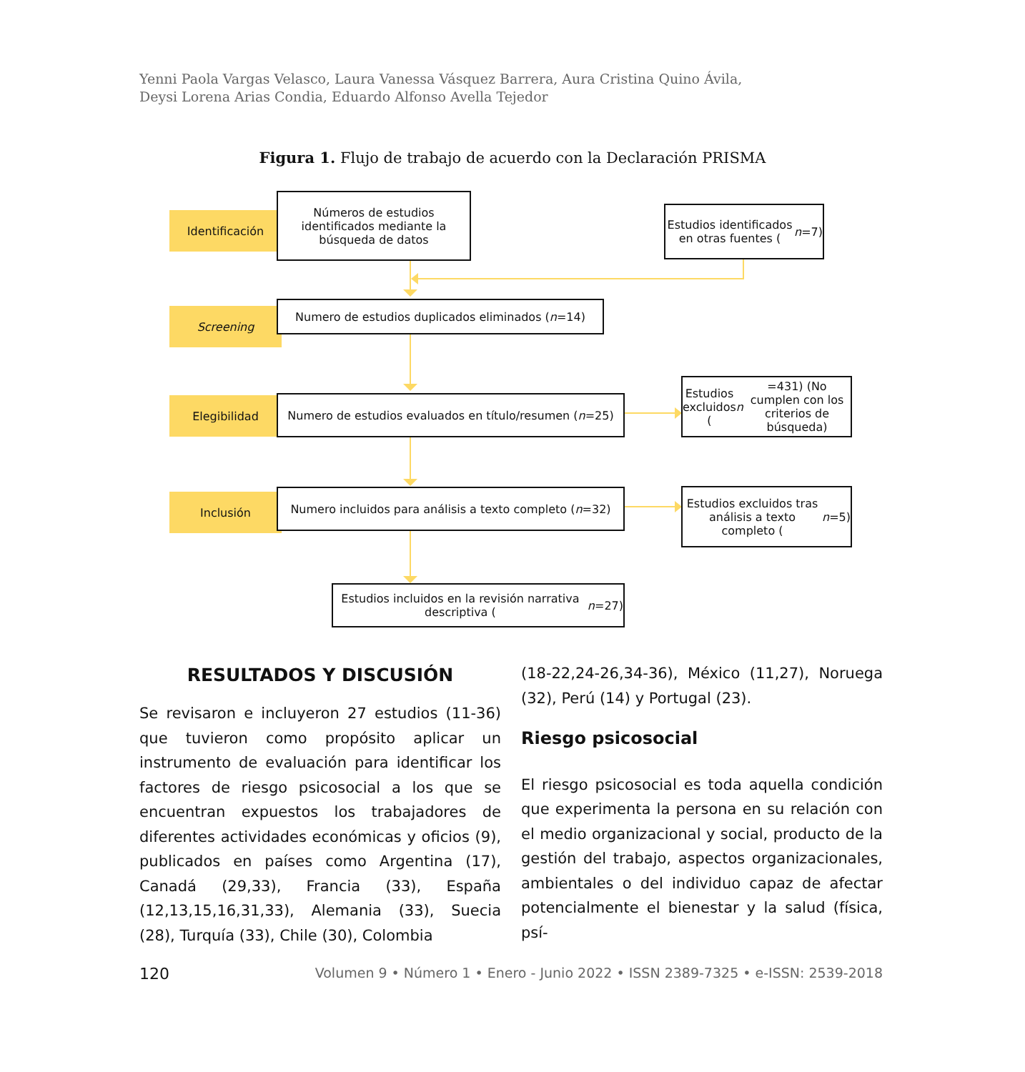Yenni Paola Vargas Velasco, Laura Vanessa Vásquez Barrera, Aura Cristina Quino Ávila,
Deysi Lorena Arias Condia, Eduardo Alfonso Avella Tejedor
Figura 1. Flujo de trabajo de acuerdo con la Declaración PRISMA
Identificación
Screening
Elegibilidad
Inclusión
Números de estudios identificados mediante la búsqueda de datos
Estudios identificados en otras fuentes (n =7)
Numero de estudios duplicados eliminados (n =14)
Numero de estudios evaluados en título/resumen (n =25)
Estudios excluidos (n =431) (No cumplen con los criterios de búsqueda)
Numero incluidos para análisis a texto completo (n =32)
Estudios excluidos tras análisis a texto completo (n =5)
Estudios incluidos en la revisión narrativa descriptiva (n =27)
RESULTADOS Y DISCUSIÓN
Se revisaron e incluyeron 27 estudios (11-36) que tuvieron como propósito aplicar un instrumento de evaluación para identificar los factores de riesgo psicosocial a los que se encuentran expuestos los trabajadores de diferentes actividades económicas y oficios (9), publicados en países como Argentina (17), Canadá (29,33), Francia (33), España (12,13,15,16,31,33), Alemania (33), Suecia (28), Turquía (33), Chile (30), Colombia
(18-22,24-26,34-36), México (11,27), Noruega (32), Perú (14) y Portugal (23).
Riesgo psicosocial
El riesgo psicosocial es toda aquella condición que experimenta la persona en su relación con el medio organizacional y social, producto de la gestión del trabajo, aspectos organizacionales, ambientales o del individuo capaz de afectar potencialmente el bienestar y la salud (física, psí-
120 Volumen 9 • Número 1 • Enero - Junio 2022 • ISSN 2389-7325 • e-ISSN: 2539-2018